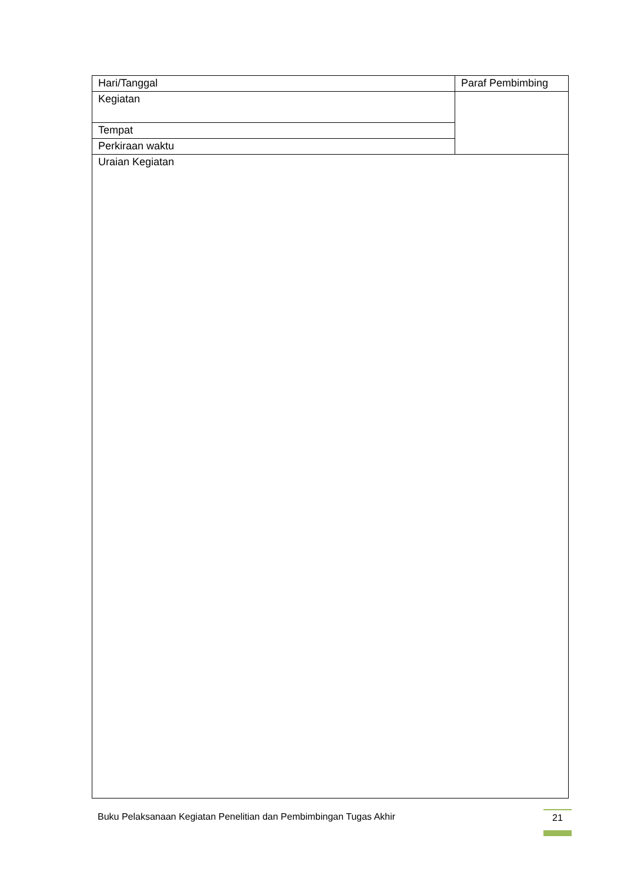| Hari/Tanggal | Paraf Pembimbing |
| Kegiatan | |
| Tempat | |
| Perkiraan waktu | |
| Uraian Kegiatan | |
Buku Pelaksanaan Kegiatan Penelitian dan Pembimbingan Tugas Akhir
21